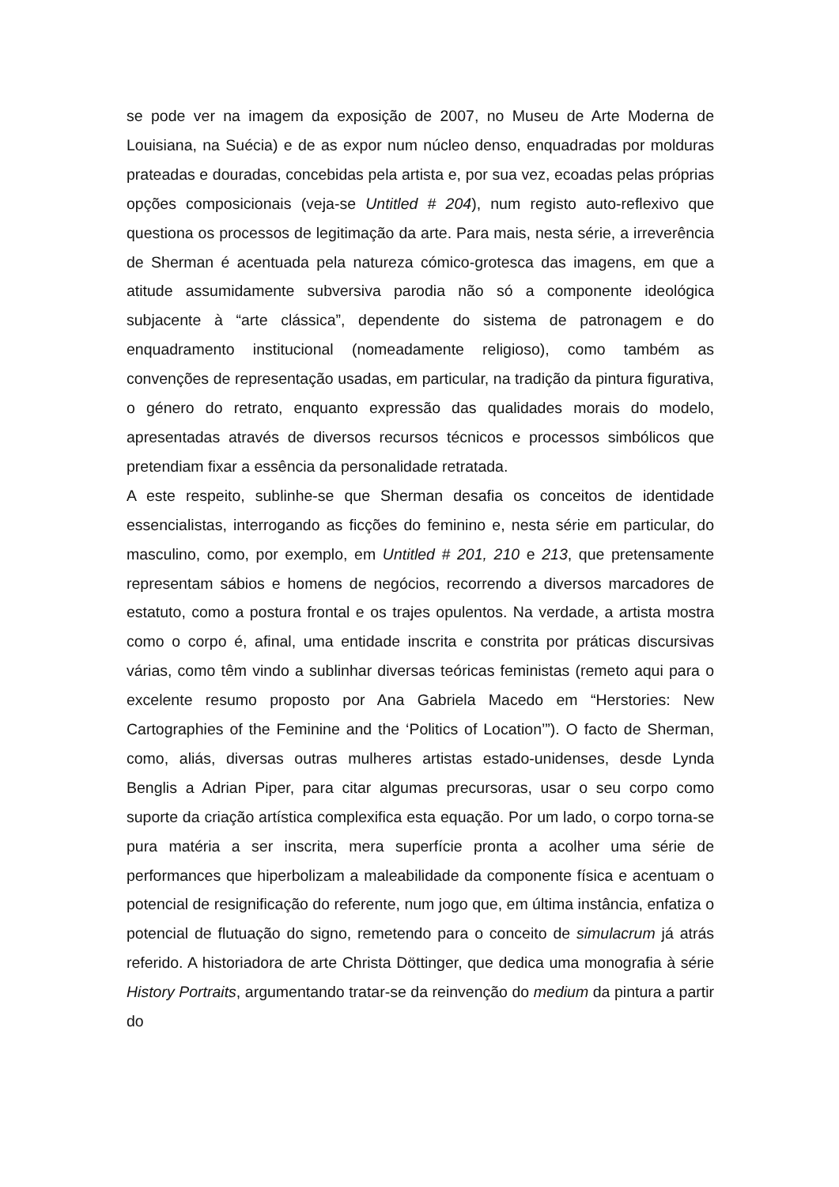se pode ver na imagem da exposição de 2007, no Museu de Arte Moderna de Louisiana, na Suécia) e de as expor num núcleo denso, enquadradas por molduras prateadas e douradas, concebidas pela artista e, por sua vez, ecoadas pelas próprias opções composicionais (veja-se Untitled # 204), num registo auto-reflexivo que questiona os processos de legitimação da arte. Para mais, nesta série, a irreverência de Sherman é acentuada pela natureza cómico-grotesca das imagens, em que a atitude assumidamente subversiva parodia não só a componente ideológica subjacente à “arte clássica”, dependente do sistema de patronagem e do enquadramento institucional (nomeadamente religioso), como também as convenções de representação usadas, em particular, na tradição da pintura figurativa, o género do retrato, enquanto expressão das qualidades morais do modelo, apresentadas através de diversos recursos técnicos e processos simbólicos que pretendiam fixar a essência da personalidade retratada.
A este respeito, sublinhe-se que Sherman desafia os conceitos de identidade essencialistas, interrogando as ficções do feminino e, nesta série em particular, do masculino, como, por exemplo, em Untitled # 201, 210 e 213, que pretensamente representam sábios e homens de negócios, recorrendo a diversos marcadores de estatuto, como a postura frontal e os trajes opulentos. Na verdade, a artista mostra como o corpo é, afinal, uma entidade inscrita e constrita por práticas discursivas várias, como têm vindo a sublinhar diversas teóricas feministas (remeto aqui para o excelente resumo proposto por Ana Gabriela Macedo em “Herstories: New Cartographies of the Feminine and the ‘Politics of Location’”). O facto de Sherman, como, aliás, diversas outras mulheres artistas estado-unidenses, desde Lynda Benglis a Adrian Piper, para citar algumas precursoras, usar o seu corpo como suporte da criação artística complexifica esta equação. Por um lado, o corpo torna-se pura matéria a ser inscrita, mera superfície pronta a acolher uma série de performances que hiperbolizam a maleabilidade da componente física e acentuam o potencial de resignificação do referente, num jogo que, em última instância, enfatiza o potencial de flutuação do signo, remetendo para o conceito de simulacrum já atrás referido. A historiadora de arte Christa Döttinger, que dedica uma monografia à série History Portraits, argumentando tratar-se da reinvenção do medium da pintura a partir do